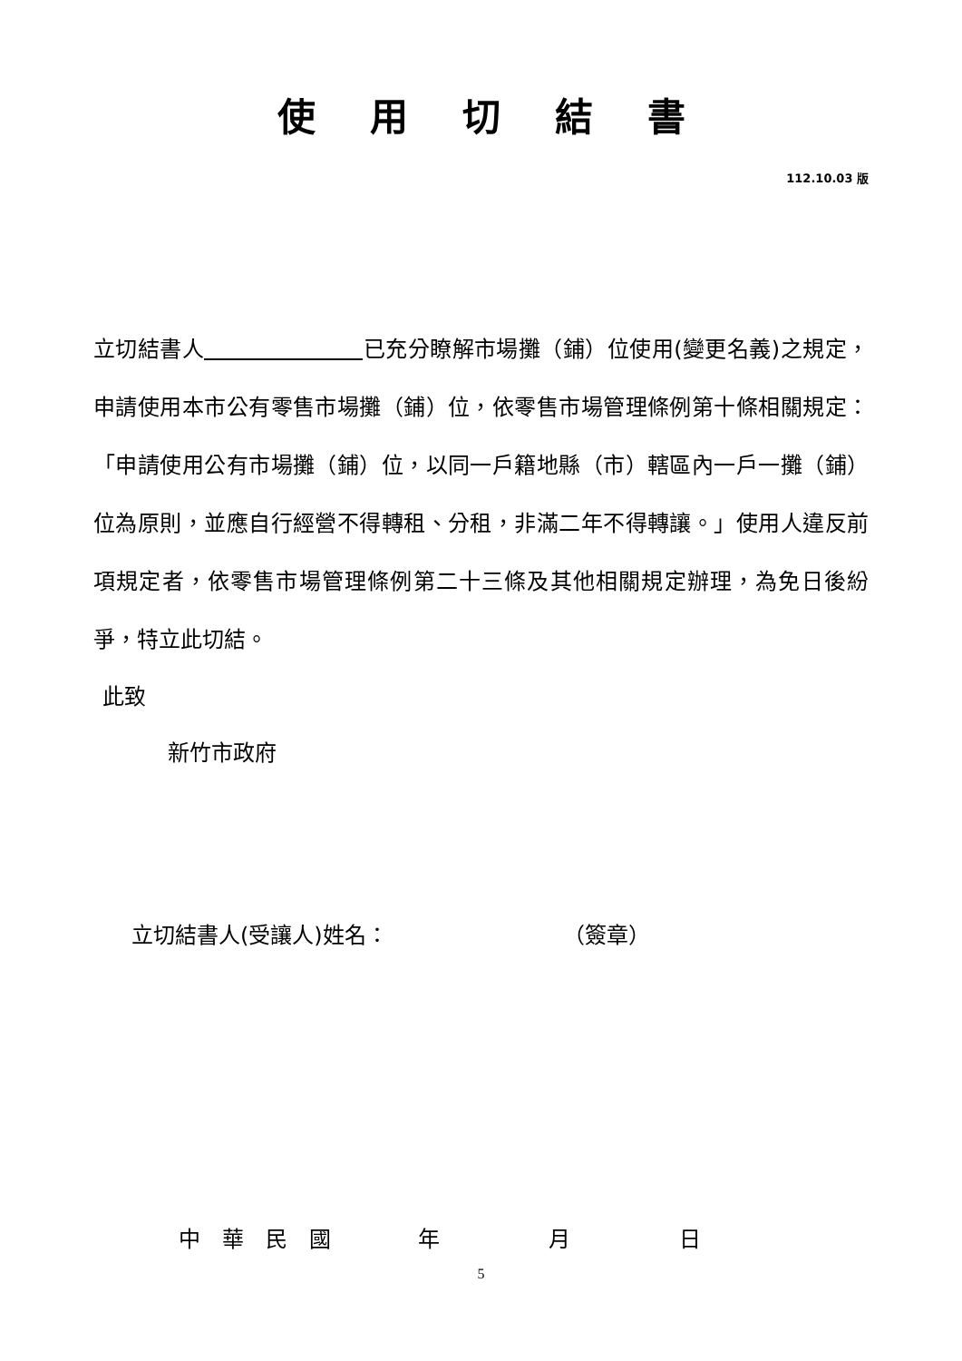使用切結書
112.10.03 版
立切結書人 已充分瞭解市場攤（鋪）位使用(變更名義)之規定，申請使用本市公有零售市場攤（鋪）位，依零售市場管理條例第十條相關規定：「申請使用公有市場攤（鋪）位，以同一戶籍地縣（市）轄區內一戶一攤（鋪）位為原則，並應自行經營不得轉租、分租，非滿二年不得轉讓。」使用人違反前項規定者，依零售市場管理條例第二十三條及其他相關規定辦理，為免日後紛爭，特立此切結。
此致
新竹市政府
立切結書人(受讓人)姓名： （簽章）
中　華　民　國　　　　年　　　　　月　　　　　日
5